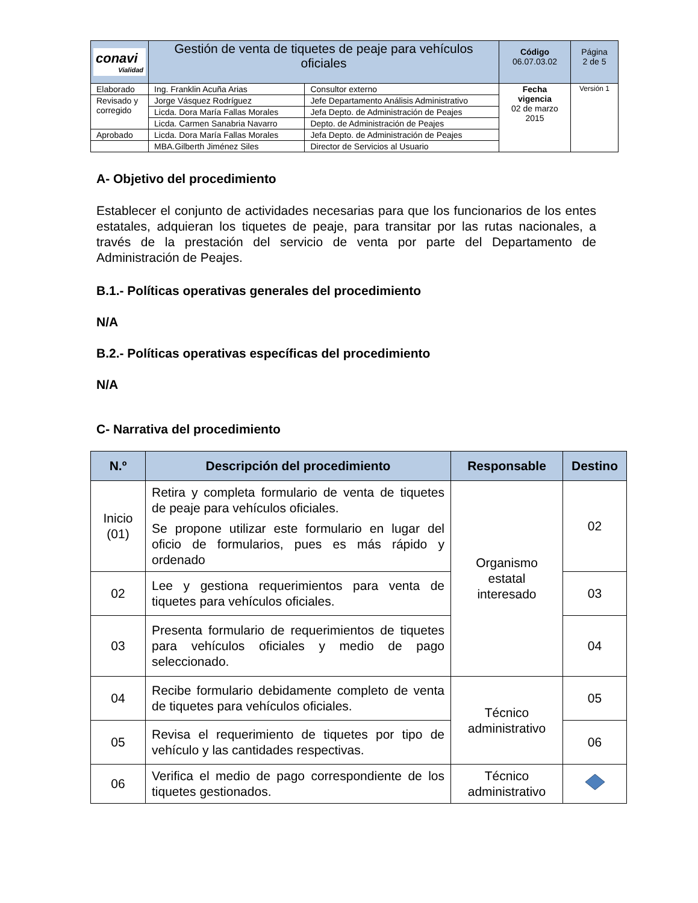| conavi Vialidad | Gestión de venta de tiquetes de peaje para vehículos oficiales | | Código 06.07.03.02 | Página 2 de 5 |
| Elaborado | Ing. Franklin Acuña Arias | Consultor externo | Fecha vigencia 02 de marzo 2015 | Versión 1 |
| Revisado y corregido | Jorge Vásquez Rodríguez | Jefe Departamento Análisis Administrativo | | |
| | Licda. Dora María Fallas Morales | Jefa Depto. de Administración de Peajes | | |
| | Licda. Carmen Sanabria Navarro | Depto. de Administración de Peajes | | |
| Aprobado | Licda. Dora María Fallas Morales | Jefa Depto. de Administración de Peajes | | |
| | MBA.Gilberth Jiménez Siles | Director de Servicios al Usuario | | |
A- Objetivo del procedimiento
Establecer el conjunto de actividades necesarias para que los funcionarios de los entes estatales, adquieran los tiquetes de peaje, para transitar por las rutas nacionales, a través de la prestación del servicio de venta por parte del Departamento de Administración de Peajes.
B.1.- Políticas operativas generales del procedimiento
N/A
B.2.- Políticas operativas específicas del procedimiento
N/A
C- Narrativa del procedimiento
| N.º | Descripción del procedimiento | Responsable | Destino |
| --- | --- | --- | --- |
| Inicio (01) | Retira y completa formulario de venta de tiquetes de peaje para vehículos oficiales. Se propone utilizar este formulario en lugar del oficio de formularios, pues es más rápido y ordenado | Organismo estatal interesado | 02 |
| 02 | Lee y gestiona requerimientos para venta de tiquetes para vehículos oficiales. | | 03 |
| 03 | Presenta formulario de requerimientos de tiquetes para vehículos oficiales y medio de pago seleccionado. | | 04 |
| 04 | Recibe formulario debidamente completo de venta de tiquetes para vehículos oficiales. | Técnico administrativo | 05 |
| 05 | Revisa el requerimiento de tiquetes por tipo de vehículo y las cantidades respectivas. | | 06 |
| 06 | Verifica el medio de pago correspondiente de los tiquetes gestionados. | Técnico administrativo | |